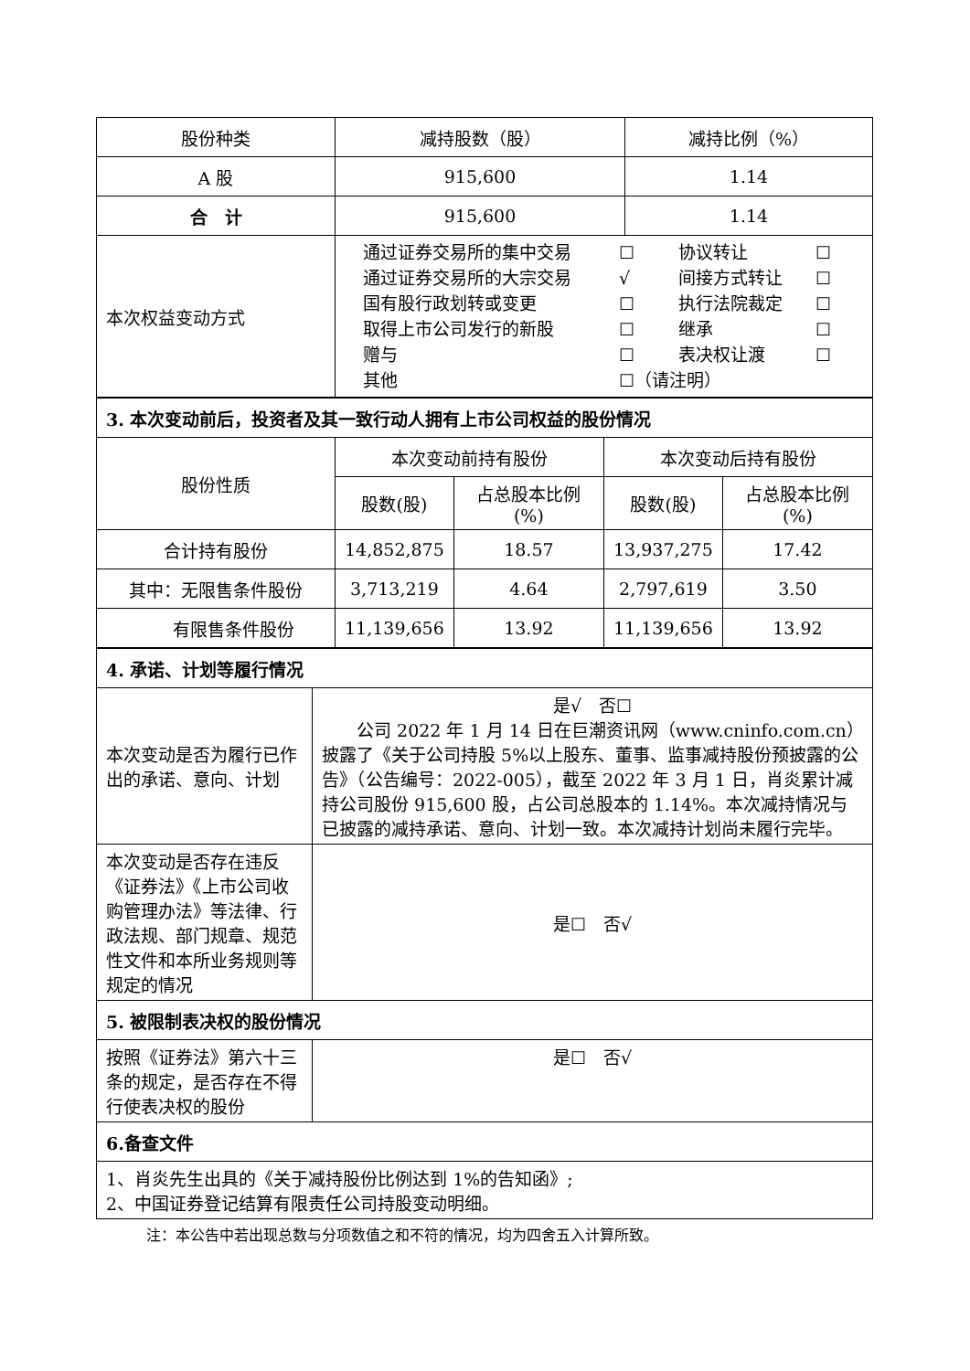| 股份种类 | 减持股数（股） | 减持比例（%） |
| --- | --- | --- |
| A 股 | 915,600 | 1.14 |
| 合 计 | 915,600 | 1.14 |
| 本次权益变动方式 | 通过证券交易所的集中交易 ☐ 协议转让 ☐ 通过证券交易所的大宗交易 √ 间接方式转让 ☐ 国有股行政划转或变更 ☐ 执行法院裁定 ☐ 取得上市公司发行的新股 ☐ 继承 ☐ 赠与 ☐ 表决权让渡 ☐ 其他 ☐（请注明） | |
| 3. 本次变动前后，投资者及其一致行动人拥有上市公司权益的股份情况 | | | | |
| 股份性质 | 本次变动前持有股份 | | 本次变动后持有股份 | |
| | 股数(股) | 占总股本比例(%) | 股数(股) | 占总股本比例(%) |
| 合计持有股份 | 14,852,875 | 18.57 | 13,937,275 | 17.42 |
| 其中：无限售条件股份 | 3,713,219 | 4.64 | 2,797,619 | 3.50 |
| 有限售条件股份 | 11,139,656 | 13.92 | 11,139,656 | 13.92 |
| 4. 承诺、计划等履行情况 | |
| 本次变动是否为履行已作出的承诺、意向、计划 | 是√ 否☐ 公司 2022 年 1 月 14 日在巨潮资讯网（www.cninfo.com.cn）披露了《关于公司持股 5%以上股东、董事、监事减持股份预披露的公告》（公告编号：2022-005），截至 2022 年 3 月 1 日，肖炎累计减持公司股份 915,600 股，占公司总股本的 1.14%。本次减持情况与已披露的减持承诺、意向、计划一致。本次减持计划尚未履行完毕。 |
| 本次变动是否存在违反《证券法》《上市公司收购管理办法》等法律、行政法规、部门规章、规范性文件和本所业务规则等规定的情况 | 是☐ 否√ |
| 5. 被限制表决权的股份情况 | |
| 按照《证券法》第六十三条的规定，是否存在不得行使表决权的股份 | 是☐ 否√ |
| 6.备查文件 | |
| 1、肖炎先生出具的《关于减持股份比例达到 1%的告知函》; 2、中国证券登记结算有限责任公司持股变动明细。 | |
注：本公告中若出现总数与分项数值之和不符的情况，均为四舍五入计算所致。